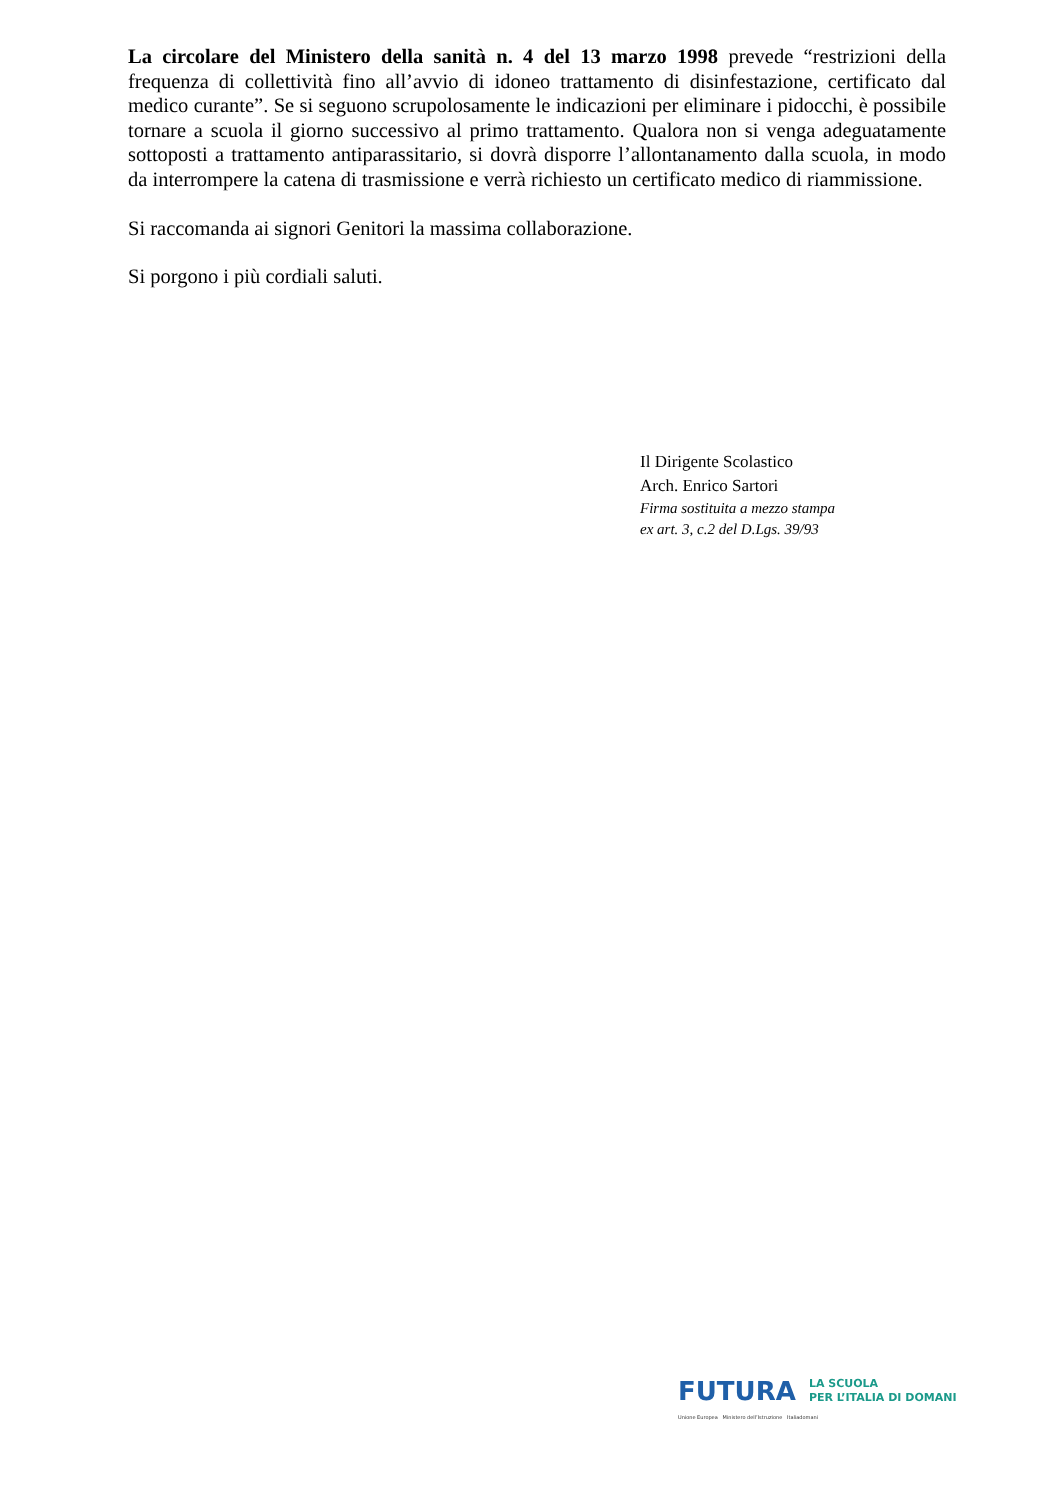La circolare del Ministero della sanità n. 4 del 13 marzo 1998 prevede “restrizioni della frequenza di collettività fino all’avvio di idoneo trattamento di disinfestazione, certificato dal medico curante”. Se si seguono scrupolosamente le indicazioni per eliminare i pidocchi, è possibile tornare a scuola il giorno successivo al primo trattamento. Qualora non si venga adeguatamente sottoposti a trattamento antiparassitario, si dovrà disporre l’allontanamento dalla scuola, in modo da interrompere la catena di trasmissione e verrà richiesto un certificato medico di riammissione.
Si raccomanda ai signori Genitori la massima collaborazione.
Si porgono i più cordiali saluti.
Il Dirigente Scolastico
Arch. Enrico Sartori
Firma sostituita a mezzo stampa
ex art. 3, c.2 del D.Lgs. 39/93
FUTURA LA SCUOLA
PER L’ITALIA DI DOMANI
Unione Europea Ministero dell’Istruzione Italiadomani